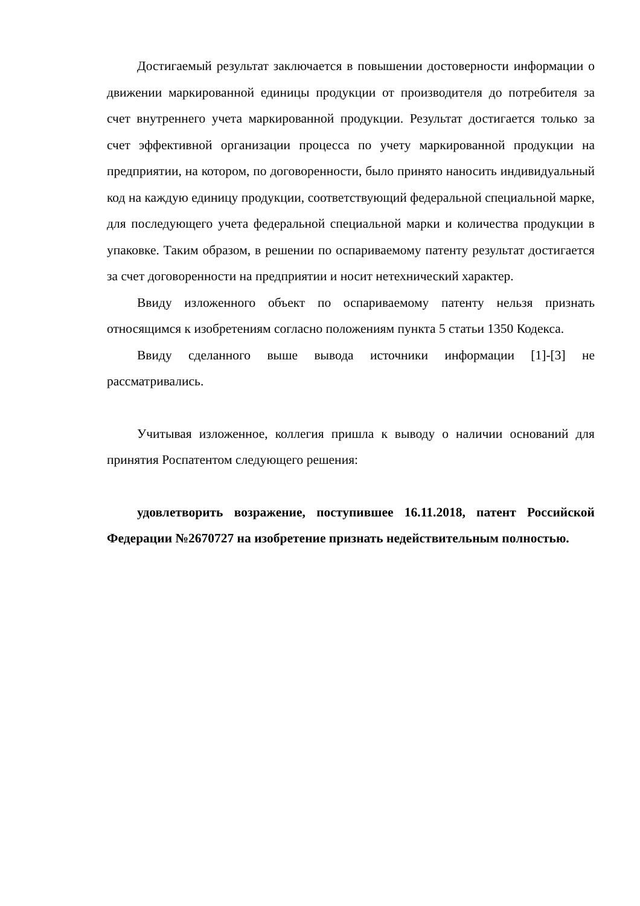Достигаемый результат заключается в повышении достоверности информации о движении маркированной единицы продукции от производителя до потребителя за счет внутреннего учета маркированной продукции. Результат достигается только за счет эффективной организации процесса по учету маркированной продукции на предприятии, на котором, по договоренности, было принято наносить индивидуальный код на каждую единицу продукции, соответствующий федеральной специальной марке, для последующего учета федеральной специальной марки и количества продукции в упаковке. Таким образом, в решении по оспариваемому патенту результат достигается за счет договоренности на предприятии и носит нетехнический характер.
Ввиду изложенного объект по оспариваемому патенту нельзя признать относящимся к изобретениям согласно положениям пункта 5 статьи 1350 Кодекса.
Ввиду сделанного выше вывода источники информации [1]-[3] не рассматривались.
Учитывая изложенное, коллегия пришла к выводу о наличии оснований для принятия Роспатентом следующего решения:
удовлетворить возражение, поступившее 16.11.2018, патент Российской Федерации №2670727 на изобретение признать недействительным полностью.